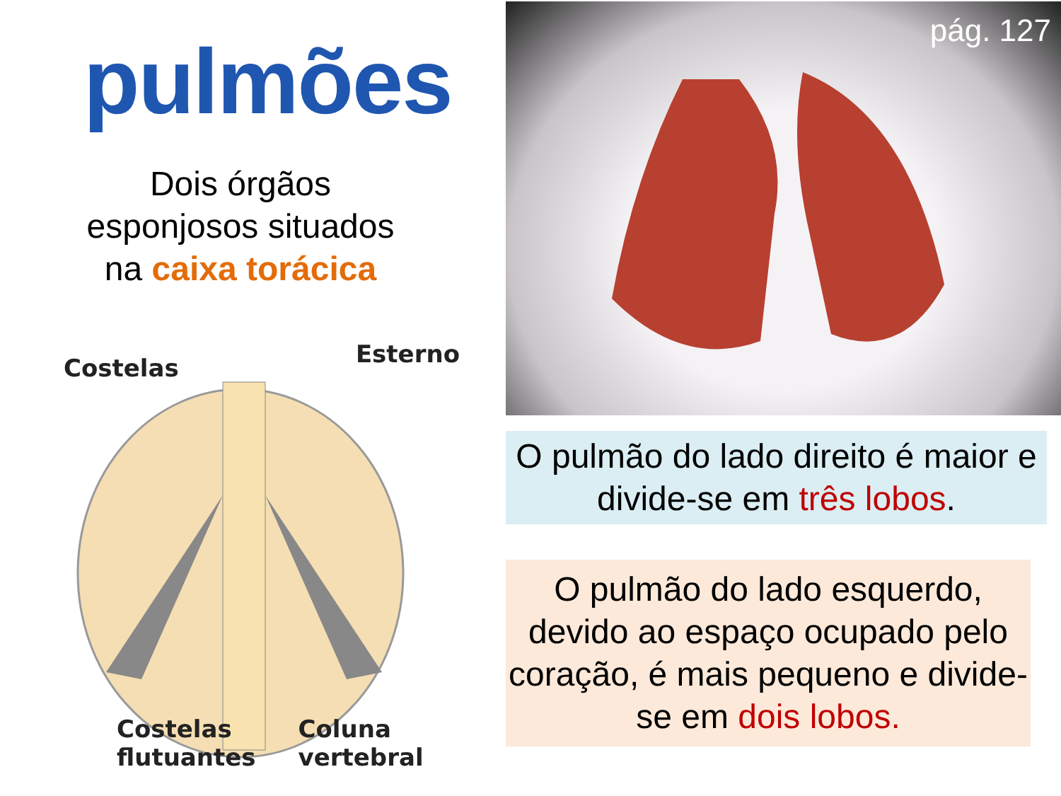pulmões
Dois órgãos
esponjosos situados
na caixa torácica
Costelas Esterno
Costelas
flutuantes Coluna
vertebral
pág. 127
O pulmão do lado direito é maior e divide-se em três lobos.
O pulmão do lado esquerdo, devido ao espaço ocupado pelo coração, é mais pequeno e divide-se em dois lobos.